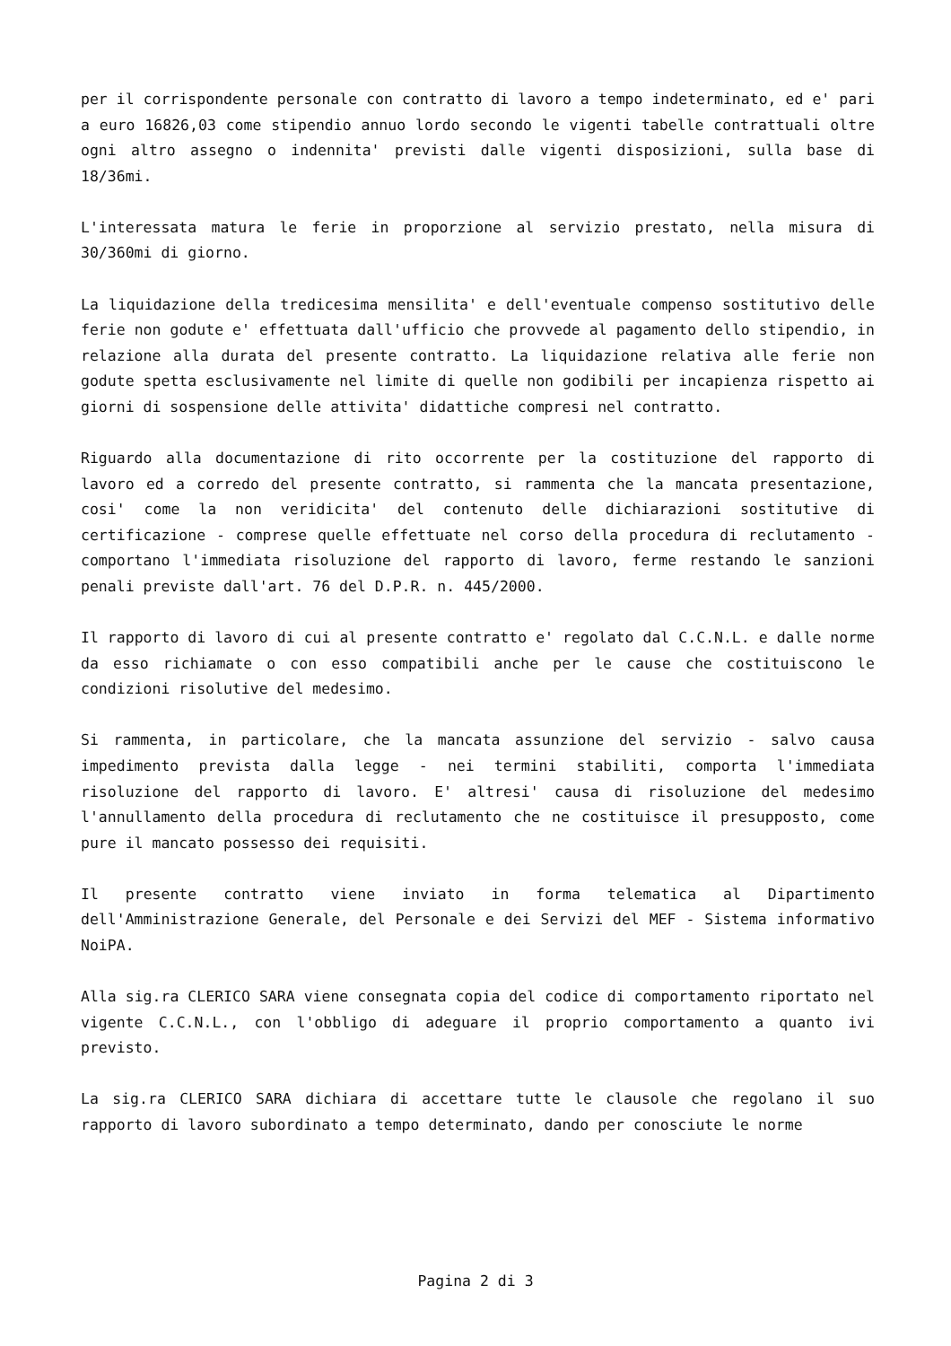per il corrispondente personale con contratto di lavoro a tempo indeterminato, ed e' pari a euro 16826,03 come stipendio annuo lordo secondo le vigenti tabelle contrattuali oltre ogni altro assegno o indennita' previsti dalle vigenti disposizioni, sulla base di 18/36mi.
L'interessata matura le ferie in proporzione al servizio prestato, nella misura di 30/360mi di giorno.
La liquidazione della tredicesima mensilita' e dell'eventuale compenso sostitutivo delle ferie non godute e' effettuata dall'ufficio che provvede al pagamento dello stipendio, in relazione alla durata del presente contratto. La liquidazione relativa alle ferie non godute spetta esclusivamente nel limite di quelle non godibili per incapienza rispetto ai giorni di sospensione delle attivita' didattiche compresi nel contratto.
Riguardo alla documentazione di rito occorrente per la costituzione del rapporto di lavoro ed a corredo del presente contratto, si rammenta che la mancata presentazione, cosi' come la non veridicita' del contenuto delle dichiarazioni sostitutive di certificazione - comprese quelle effettuate nel corso della procedura di reclutamento - comportano l'immediata risoluzione del rapporto di lavoro, ferme restando le sanzioni penali previste dall'art. 76 del D.P.R. n. 445/2000.
Il rapporto di lavoro di cui al presente contratto e' regolato dal C.C.N.L. e dalle norme da esso richiamate o con esso compatibili anche per le cause che costituiscono le condizioni risolutive del medesimo.
Si rammenta, in particolare, che la mancata assunzione del servizio - salvo causa impedimento prevista dalla legge - nei termini stabiliti, comporta l'immediata risoluzione del rapporto di lavoro. E' altresi' causa di risoluzione del medesimo l'annullamento della procedura di reclutamento che ne costituisce il presupposto, come pure il mancato possesso dei requisiti.
Il presente contratto viene inviato in forma telematica al Dipartimento dell'Amministrazione Generale, del Personale e dei Servizi del MEF - Sistema informativo NoiPA.
Alla sig.ra CLERICO SARA viene consegnata copia del codice di comportamento riportato nel vigente C.C.N.L., con l'obbligo di adeguare il proprio comportamento a quanto ivi previsto.
La sig.ra CLERICO SARA dichiara di accettare tutte le clausole che regolano il suo rapporto di lavoro subordinato a tempo determinato, dando per conosciute le norme
Pagina 2 di 3